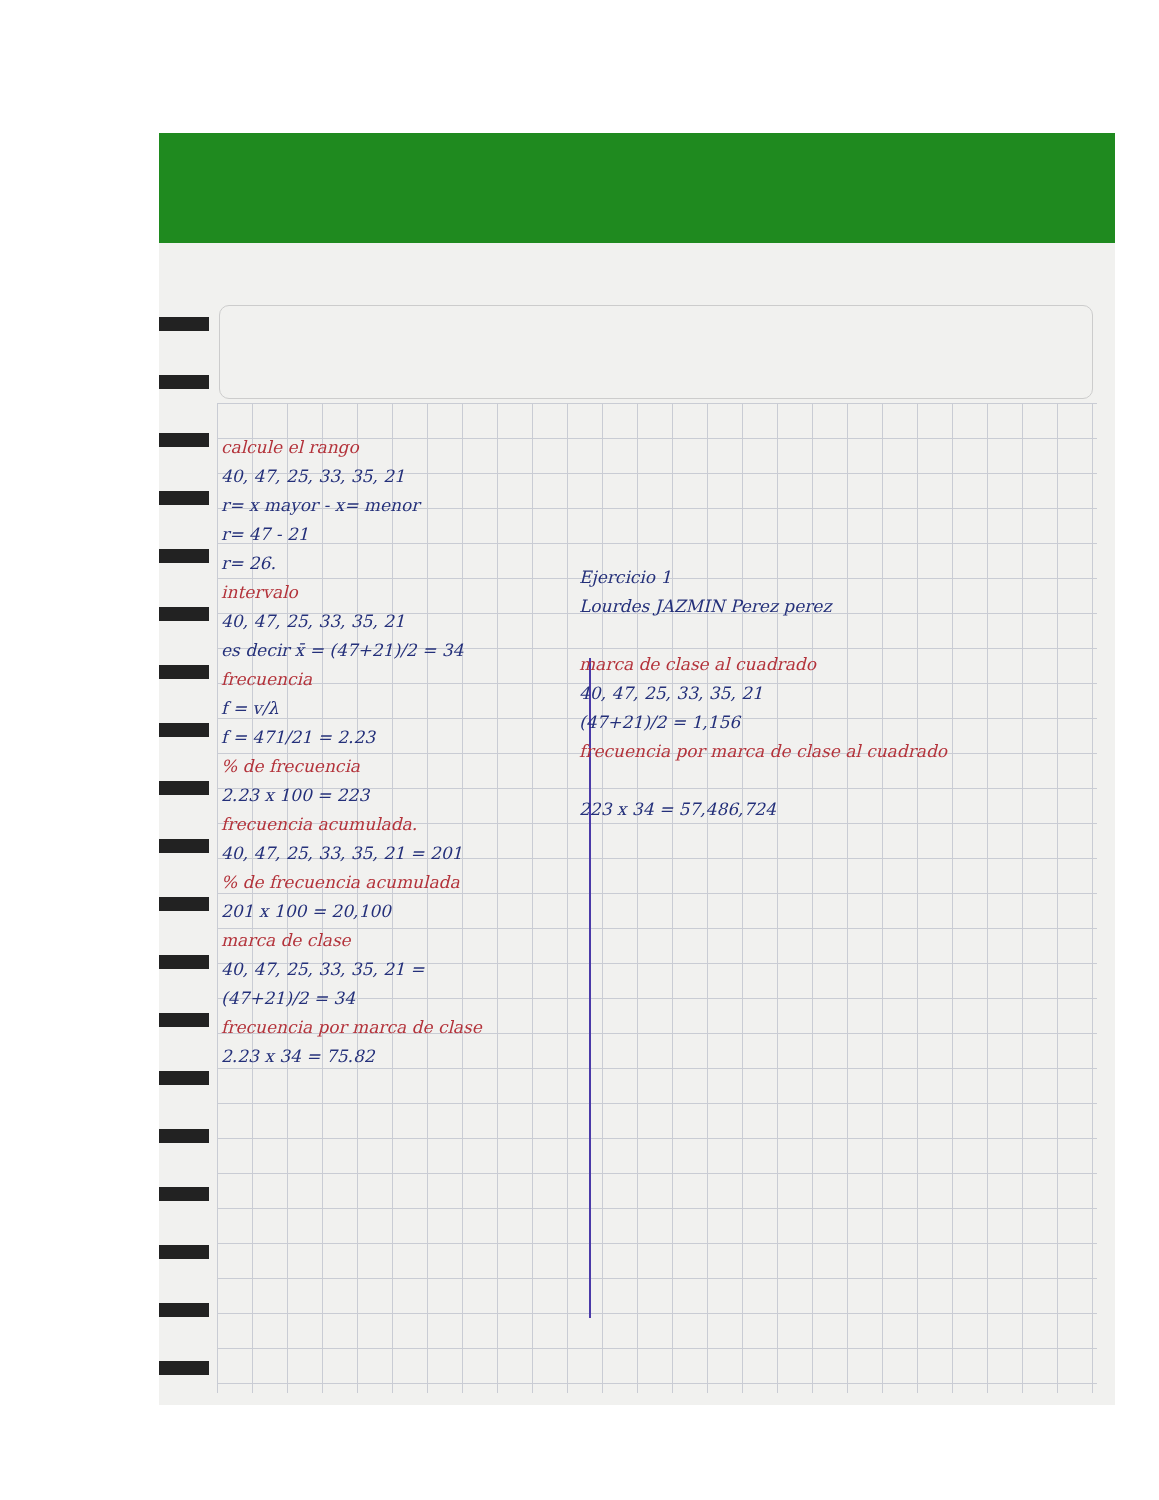calcule el rango
40, 47, 25, 33, 35, 21
r= x mayor - x= menor
r= 47 - 21
r= 26.
intervalo
40, 47, 25, 33, 35, 21
es decir x̄ = (47+21)/2 = 34
frecuencia
f = v/λ
f = 471/21 = 2.23
% de frecuencia
2.23 x 100 = 223
frecuencia acumulada.
40, 47, 25, 33, 35, 21 = 201
% de frecuencia acumulada
201 x 100 = 20,100
marca de clase
40, 47, 25, 33, 35, 21 =
(47+21)/2 = 34
frecuencia por marca de clase
2.23 x 34 = 75.82
Ejercicio 1
Lourdes JAZMIN Perez perez
marca de clase al cuadrado
40, 47, 25, 33, 35, 21
(47+21)/2 = 1,156
frecuencia por marca de clase al cuadrado
223 x 34 = 57,486,724